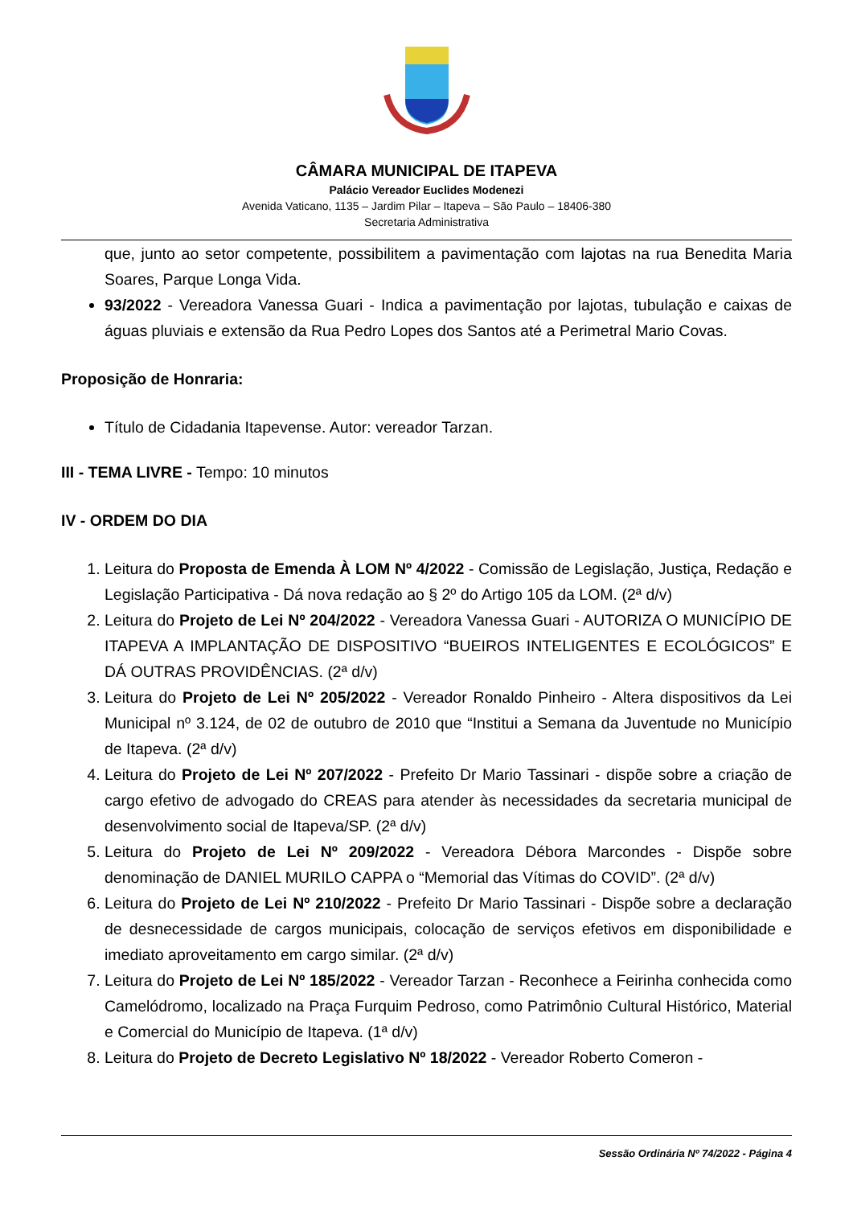CÂMARA MUNICIPAL DE ITAPEVA
Palácio Vereador Euclides Modenezi
Avenida Vaticano, 1135 – Jardim Pilar – Itapeva – São Paulo – 18406-380
Secretaria Administrativa
que, junto ao setor competente, possibilitem a pavimentação com lajotas na rua Benedita Maria Soares, Parque Longa Vida.
93/2022 - Vereadora Vanessa Guari - Indica a pavimentação por lajotas, tubulação e caixas de águas pluviais e extensão da Rua Pedro Lopes dos Santos até a Perimetral Mario Covas.
Proposição de Honraria:
Título de Cidadania Itapevense. Autor: vereador Tarzan.
III - TEMA LIVRE - Tempo: 10 minutos
IV - ORDEM DO DIA
1. Leitura do Proposta de Emenda À LOM Nº 4/2022 - Comissão de Legislação, Justiça, Redação e Legislação Participativa - Dá nova redação ao § 2º do Artigo 105 da LOM. (2ª d/v)
2. Leitura do Projeto de Lei Nº 204/2022 - Vereadora Vanessa Guari - AUTORIZA O MUNICÍPIO DE ITAPEVA A IMPLANTAÇÃO DE DISPOSITIVO “BUEIROS INTELIGENTES E ECOLÓGICOS” E DÁ OUTRAS PROVIDÊNCIAS. (2ª d/v)
3. Leitura do Projeto de Lei Nº 205/2022 - Vereador Ronaldo Pinheiro - Altera dispositivos da Lei Municipal nº 3.124, de 02 de outubro de 2010 que “Institui a Semana da Juventude no Município de Itapeva. (2ª d/v)
4. Leitura do Projeto de Lei Nº 207/2022 - Prefeito Dr Mario Tassinari - dispõe sobre a criação de cargo efetivo de advogado do CREAS para atender às necessidades da secretaria municipal de desenvolvimento social de Itapeva/SP. (2ª d/v)
5. Leitura do Projeto de Lei Nº 209/2022 - Vereadora Débora Marcondes - Dispõe sobre denominação de DANIEL MURILO CAPPA o “Memorial das Vítimas do COVID”. (2ª d/v)
6. Leitura do Projeto de Lei Nº 210/2022 - Prefeito Dr Mario Tassinari - Dispõe sobre a declaração de desnecessidade de cargos municipais, colocação de serviços efetivos em disponibilidade e imediato aproveitamento em cargo similar. (2ª d/v)
7. Leitura do Projeto de Lei Nº 185/2022 - Vereador Tarzan - Reconhece a Feirinha conhecida como Camelódromo, localizado na Praça Furquim Pedroso, como Patrimônio Cultural Histórico, Material e Comercial do Município de Itapeva. (1ª d/v)
8. Leitura do Projeto de Decreto Legislativo Nº 18/2022 - Vereador Roberto Comeron -
Sessão Ordinária Nº 74/2022 - Página 4